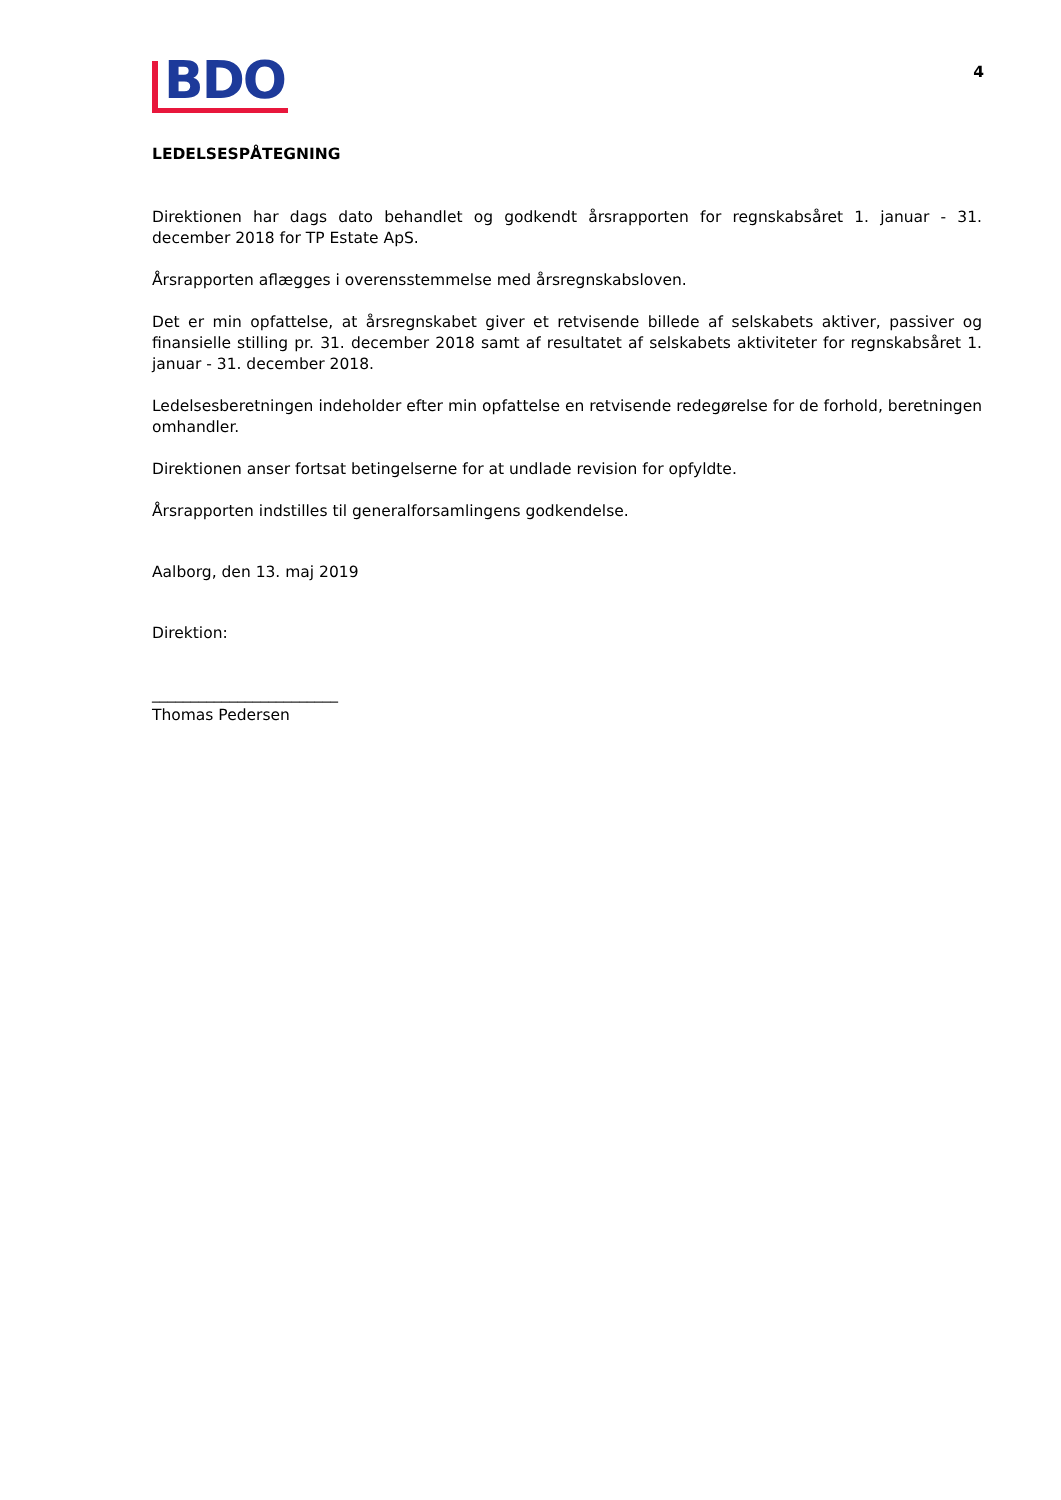BDO
4
LEDELSESPÅTEGNING
Direktionen har dags dato behandlet og godkendt årsrapporten for regnskabsåret 1. januar - 31. december 2018 for TP Estate ApS.
Årsrapporten aflægges i overensstemmelse med årsregnskabsloven.
Det er min opfattelse, at årsregnskabet giver et retvisende billede af selskabets aktiver, passiver og finansielle stilling pr. 31. december 2018 samt af resultatet af selskabets aktiviteter for regnskabsåret 1. januar - 31. december 2018.
Ledelsesberetningen indeholder efter min opfattelse en retvisende redegørelse for de forhold, beretningen omhandler.
Direktionen anser fortsat betingelserne for at undlade revision for opfyldte.
Årsrapporten indstilles til generalforsamlingens godkendelse.
Aalborg, den 13. maj 2019
Direktion:
________________________
Thomas Pedersen